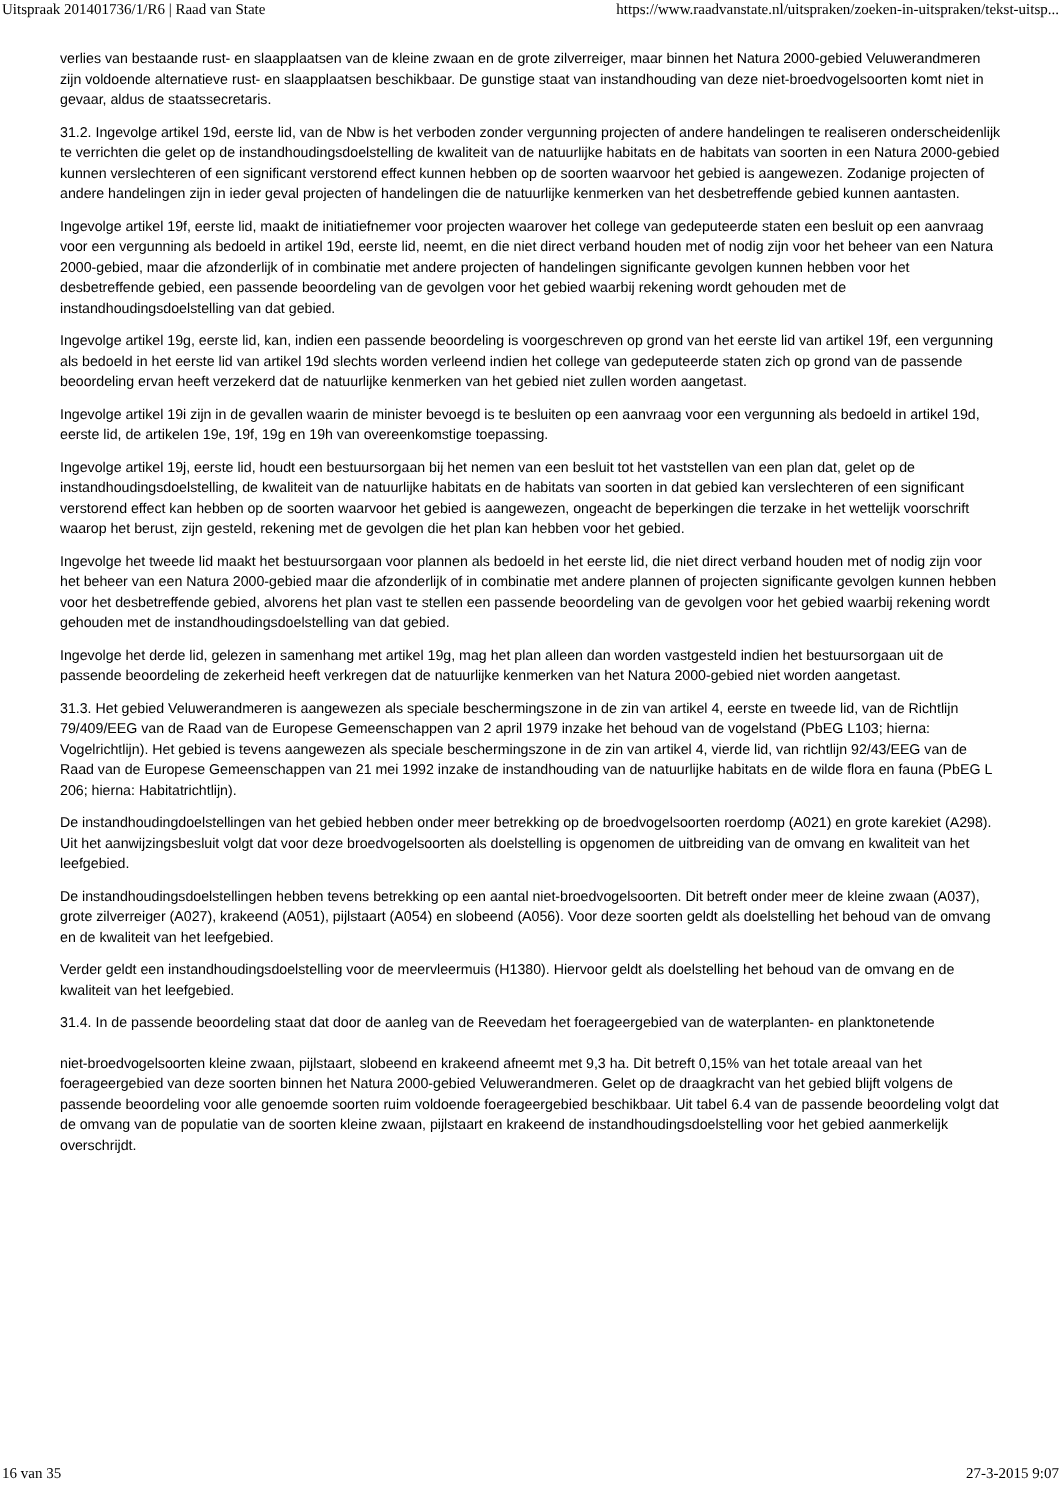Uitspraak 201401736/1/R6 | Raad van State https://www.raadvanstate.nl/uitspraken/zoeken-in-uitspraken/tekst-uitsp...
verlies van bestaande rust- en slaapplaatsen van de kleine zwaan en de grote zilverreiger, maar binnen het Natura 2000-gebied Veluwerandmeren zijn voldoende alternatieve rust- en slaapplaatsen beschikbaar. De gunstige staat van instandhouding van deze niet-broedvogelsoorten komt niet in gevaar, aldus de staatssecretaris.
31.2. Ingevolge artikel 19d, eerste lid, van de Nbw is het verboden zonder vergunning projecten of andere handelingen te realiseren onderscheidenlijk te verrichten die gelet op de instandhoudingsdoelstelling de kwaliteit van de natuurlijke habitats en de habitats van soorten in een Natura 2000-gebied kunnen verslechteren of een significant verstorend effect kunnen hebben op de soorten waarvoor het gebied is aangewezen. Zodanige projecten of andere handelingen zijn in ieder geval projecten of handelingen die de natuurlijke kenmerken van het desbetreffende gebied kunnen aantasten.
Ingevolge artikel 19f, eerste lid, maakt de initiatiefnemer voor projecten waarover het college van gedeputeerde staten een besluit op een aanvraag voor een vergunning als bedoeld in artikel 19d, eerste lid, neemt, en die niet direct verband houden met of nodig zijn voor het beheer van een Natura 2000-gebied, maar die afzonderlijk of in combinatie met andere projecten of handelingen significante gevolgen kunnen hebben voor het desbetreffende gebied, een passende beoordeling van de gevolgen voor het gebied waarbij rekening wordt gehouden met de instandhoudingsdoelstelling van dat gebied.
Ingevolge artikel 19g, eerste lid, kan, indien een passende beoordeling is voorgeschreven op grond van het eerste lid van artikel 19f, een vergunning als bedoeld in het eerste lid van artikel 19d slechts worden verleend indien het college van gedeputeerde staten zich op grond van de passende beoordeling ervan heeft verzekerd dat de natuurlijke kenmerken van het gebied niet zullen worden aangetast.
Ingevolge artikel 19i zijn in de gevallen waarin de minister bevoegd is te besluiten op een aanvraag voor een vergunning als bedoeld in artikel 19d, eerste lid, de artikelen 19e, 19f, 19g en 19h van overeenkomstige toepassing.
Ingevolge artikel 19j, eerste lid, houdt een bestuursorgaan bij het nemen van een besluit tot het vaststellen van een plan dat, gelet op de instandhoudingsdoelstelling, de kwaliteit van de natuurlijke habitats en de habitats van soorten in dat gebied kan verslechteren of een significant verstorend effect kan hebben op de soorten waarvoor het gebied is aangewezen, ongeacht de beperkingen die terzake in het wettelijk voorschrift waarop het berust, zijn gesteld, rekening met de gevolgen die het plan kan hebben voor het gebied.
Ingevolge het tweede lid maakt het bestuursorgaan voor plannen als bedoeld in het eerste lid, die niet direct verband houden met of nodig zijn voor het beheer van een Natura 2000-gebied maar die afzonderlijk of in combinatie met andere plannen of projecten significante gevolgen kunnen hebben voor het desbetreffende gebied, alvorens het plan vast te stellen een passende beoordeling van de gevolgen voor het gebied waarbij rekening wordt gehouden met de instandhoudingsdoelstelling van dat gebied.
Ingevolge het derde lid, gelezen in samenhang met artikel 19g, mag het plan alleen dan worden vastgesteld indien het bestuursorgaan uit de passende beoordeling de zekerheid heeft verkregen dat de natuurlijke kenmerken van het Natura 2000-gebied niet worden aangetast.
31.3. Het gebied Veluwerandmeren is aangewezen als speciale beschermingszone in de zin van artikel 4, eerste en tweede lid, van de Richtlijn 79/409/EEG van de Raad van de Europese Gemeenschappen van 2 april 1979 inzake het behoud van de vogelstand (PbEG L103; hierna: Vogelrichtlijn). Het gebied is tevens aangewezen als speciale beschermingszone in de zin van artikel 4, vierde lid, van richtlijn 92/43/EEG van de Raad van de Europese Gemeenschappen van 21 mei 1992 inzake de instandhouding van de natuurlijke habitats en de wilde flora en fauna (PbEG L 206; hierna: Habitatrichtlijn).
De instandhoudingdoelstellingen van het gebied hebben onder meer betrekking op de broedvogelsoorten roerdomp (A021) en grote karekiet (A298). Uit het aanwijzingsbesluit volgt dat voor deze broedvogelsoorten als doelstelling is opgenomen de uitbreiding van de omvang en kwaliteit van het leefgebied.
De instandhoudingsdoelstellingen hebben tevens betrekking op een aantal niet-broedvogelsoorten. Dit betreft onder meer de kleine zwaan (A037), grote zilverreiger (A027), krakeend (A051), pijlstaart (A054) en slobeend (A056). Voor deze soorten geldt als doelstelling het behoud van de omvang en de kwaliteit van het leefgebied.
Verder geldt een instandhoudingsdoelstelling voor de meervleermuis (H1380). Hiervoor geldt als doelstelling het behoud van de omvang en de kwaliteit van het leefgebied.
31.4. In de passende beoordeling staat dat door de aanleg van de Reevedam het foerageergebied van de waterplanten- en planktonetende
niet-broedvogelsoorten kleine zwaan, pijlstaart, slobeend en krakeend afneemt met 9,3 ha. Dit betreft 0,15% van het totale areaal van het foerageergebied van deze soorten binnen het Natura 2000-gebied Veluwerandmeren. Gelet op de draagkracht van het gebied blijft volgens de passende beoordeling voor alle genoemde soorten ruim voldoende foerageergebied beschikbaar. Uit tabel 6.4 van de passende beoordeling volgt dat de omvang van de populatie van de soorten kleine zwaan, pijlstaart en krakeend de instandhoudingsdoelstelling voor het gebied aanmerkelijk overschrijdt.
16 van 35 27-3-2015 9:07